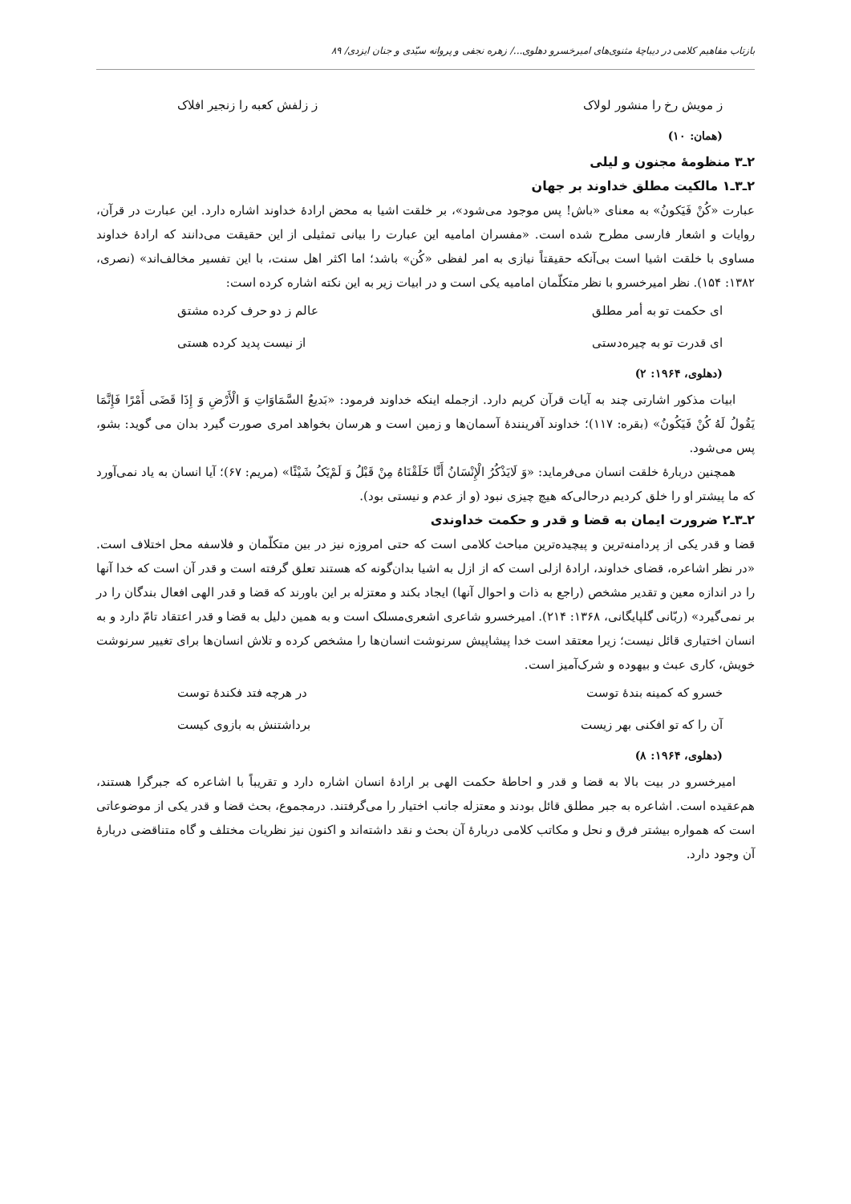بازتاب مفاهیم کلامی در دیباچهٔ مثنوی‌های امیرخسرو دهلوی.../ زهره نجفی و پروانه سیّدی و جنان ایزدی/ ۸۹
ز مویش رخ را منشور لولاک ز زلفش کعبه را زنجیر افلاک
(همان: ۱۰)
۲ـ۳ منظومهٔ مجنون و لیلی
۲ـ۳ـ۱ مالکیت مطلق خداوند بر جهان
عبارت «کُنْ فَیَکونُ» به معنای «باش! پس موجود می‌شود»، بر خلقت اشیا به محض ارادهٔ خداوند اشاره دارد. این عبارت در قرآن، روایات و اشعار فارسی مطرح شده است. «مفسران امامیه این عبارت را بیانی تمثیلی از این حقیقت می‌دانند که ارادهٔ خداوند مساوی با خلقت اشیا است بی‌آنکه حقیقتاً نیازی به امر لفظی «کُن» باشد؛ اما اکثر اهل سنت، با این تفسیر مخالف‌اند» (نصری، ۱۳۸۲: ۱۵۴). نظر امیرخسرو با نظر متکلّمان امامیه یکی است و در ابیات زیر به این نکته اشاره کرده است:
ای حکمت تو به أمر مطلق عالم ز دو حرف کرده مشتق
ای قدرت تو به چیره‌دستی از نیست پدید کرده هستی
(دهلوی، ۱۹۶۴: ۲)
ابیات مذکور اشارتی چند به آیات قرآن کریم دارد. ازجمله اینکه خداوند فرمود: «بَدیعُ السَّمَاوَاتِ وَ الْأَرْضِ وَ إِذَا قَضَی أَمْرًا فَإِنَّمَا یَقُولُ لَهُ کُنْ فَیَکُونُ» (بقره: ۱۱۷)؛ خداوند آفرینندهٔ آسمان‌ها و زمین است و هرسان بخواهد امری صورت گیرد بدان می گوید: بشو، پس می‌شود.
همچنین دربارهٔ خلقت انسان می‌فرماید: «وَ لَایَذْکُرُ الْإِنْسَانُ أَنَّا خَلَقْنَاهُ مِنْ قَبْلُ وَ لَمْ‌یَکُ شَیْئًا» (مریم: ۶۷)؛ آیا انسان به یاد نمی‌آورد که ما پیشتر او را خلق کردیم درحالی‌که هیچ چیزی نبود (و از عدم و نیستی بود).
۲ـ۳ـ۲ ضرورت ایمان به قضا و قدر و حکمت خداوندی
قضا و قدر یکی از پردامنه‌ترین و پیچیده‌ترین مباحث کلامی است که حتی امروزه نیز در بین متکلّمان و فلاسفه محل اختلاف است. «در نظر اشاعره، قضای خداوند، ارادهٔ ازلی است که از ازل به اشیا بدان‌گونه که هستند تعلق گرفته است و قدر آن است که خدا آنها را در اندازه معین و تقدیر مشخص (راجع به ذات و احوال آنها) ایجاد بکند و معتزله بر این باورند که قضا و قدر الهی افعال بندگان را در بر نمی‌گیرد» (ربّانی گلپایگانی، ۱۳۶۸: ۲۱۴). امیرخسرو شاعری اشعری‌مسلک است و به همین دلیل به قضا و قدر اعتقاد تامّ دارد و به انسان اختیاری قائل نیست؛ زیرا معتقد است خدا پیشاپیش سرنوشت انسان‌ها را مشخص کرده و تلاش انسان‌ها برای تغییر سرنوشت خویش، کاری عبث و بیهوده و شرک‌آمیز است.
خسرو که کمینه بندهٔ توست در هرچه فتد فکندهٔ توست
آن را که تو افکنی بهر زیست برداشتنش به بازوی کیست
(دهلوی، ۱۹۶۴: ۸)
امیرخسرو در بیت بالا به قضا و قدر و احاطهٔ حکمت الهی بر ارادهٔ انسان اشاره دارد و تقریباً با اشاعره که جبرگرا هستند، هم‌عقیده است. اشاعره به جبر مطلق قائل بودند و معتزله جانب اختیار را می‌گرفتند. درمجموع، بحث قضا و قدر یکی از موضوعاتی است که همواره بیشتر فرق و نحل و مکاتب کلامی دربارهٔ آن بحث و نقد داشته‌اند و اکنون نیز نظریات مختلف و گاه متناقضی دربارهٔ آن وجود دارد.